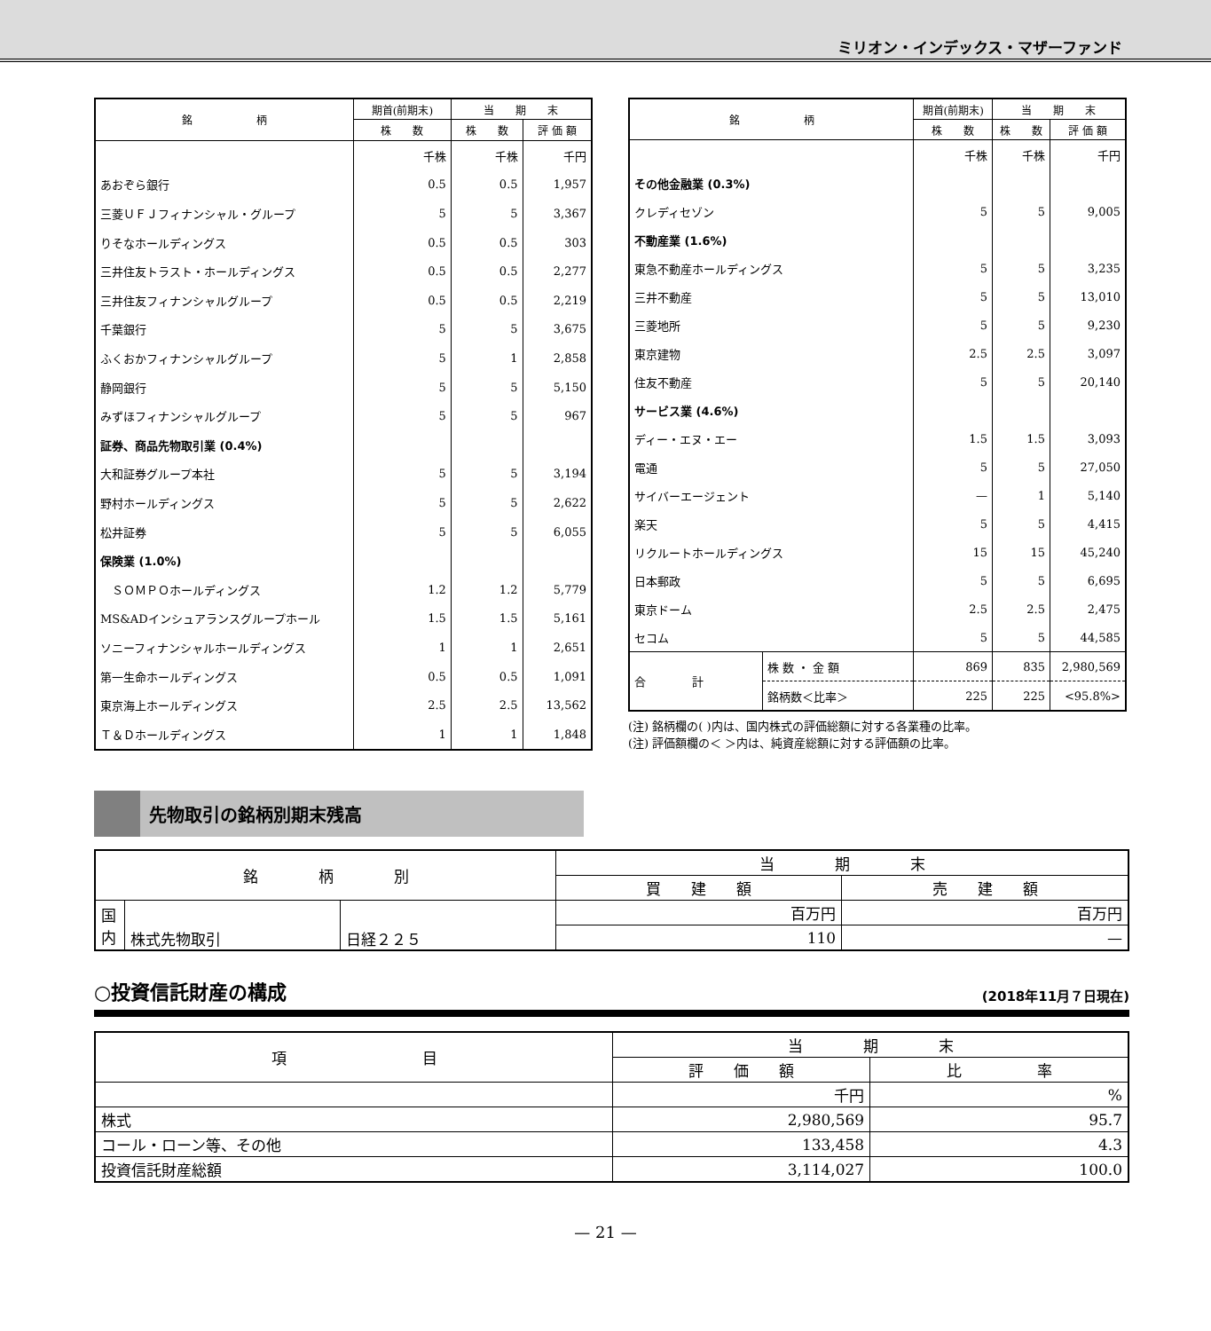ミリオン・インデックス・マザーファンド
| 銘 柄 | 期首(前期末) | 当 期 末 | |
| --- | --- | --- | --- |
| | 株 数 | 株 数 | 評 価 額 |
| | 千株 | 千株 | 千円 |
| あおぞら銀行 | 0.5 | 0.5 | 1,957 |
| 三菱ＵＦＪフィナンシャル・グループ | 5 | 5 | 3,367 |
| りそなホールディングス | 0.5 | 0.5 | 303 |
| 三井住友トラスト・ホールディングス | 0.5 | 0.5 | 2,277 |
| 三井住友フィナンシャルグループ | 0.5 | 0.5 | 2,219 |
| 千葉銀行 | 5 | 5 | 3,675 |
| ふくおかフィナンシャルグループ | 5 | 1 | 2,858 |
| 静岡銀行 | 5 | 5 | 5,150 |
| みずほフィナンシャルグループ | 5 | 5 | 967 |
| 証券、商品先物取引業 (0.4%) | | | |
| 大和証券グループ本社 | 5 | 5 | 3,194 |
| 野村ホールディングス | 5 | 5 | 2,622 |
| 松井証券 | 5 | 5 | 6,055 |
| 保険業 (1.0%) | | | |
| ＳＯＭＰＯホールディングス | 1.2 | 1.2 | 5,779 |
| MS&ADインシュアランスグループホール | 1.5 | 1.5 | 5,161 |
| ソニーフィナンシャルホールディングス | 1 | 1 | 2,651 |
| 第一生命ホールディングス | 0.5 | 0.5 | 1,091 |
| 東京海上ホールディングス | 2.5 | 2.5 | 13,562 |
| Ｔ＆Ｄホールディングス | 1 | 1 | 1,848 |
| 銘 柄 | | 期首(前期末) | 当 期 末 | |
| --- | --- | --- | --- | --- |
| | | 株 数 | 株 数 | 評 価 額 |
| | | 千株 | 千株 | 千円 |
| その他金融業 (0.3%) | | | | |
| クレディセゾン | | 5 | 5 | 9,005 |
| 不動産業 (1.6%) | | | | |
| 東急不動産ホールディングス | | 5 | 5 | 3,235 |
| 三井不動産 | | 5 | 5 | 13,010 |
| 三菱地所 | | 5 | 5 | 9,230 |
| 東京建物 | | 2.5 | 2.5 | 3,097 |
| 住友不動産 | | 5 | 5 | 20,140 |
| サービス業 (4.6%) | | | | |
| ディー・エヌ・エー | | 1.5 | 1.5 | 3,093 |
| 電通 | | 5 | 5 | 27,050 |
| サイバーエージェント | | — | 1 | 5,140 |
| 楽天 | | 5 | 5 | 4,415 |
| リクルートホールディングス | | 15 | 15 | 45,240 |
| 日本郵政 | | 5 | 5 | 6,695 |
| 東京ドーム | | 2.5 | 2.5 | 2,475 |
| セコム | | 5 | 5 | 44,585 |
| 合 計 | 株 数 ・ 金 額 | 869 | 835 | 2,980,569 |
| | 銘柄数＜比率＞ | 225 | 225 | <95.8%> |
(注) 銘柄欄の( )内は、国内株式の評価総額に対する各業種の比率。
(注) 評価額欄の＜ ＞内は、純資産総額に対する評価額の比率。
先物取引の銘柄別期末残高
| 銘 柄 別 | | | 当 期 末 | |
| --- | --- | --- | --- | --- |
| | | | 買 建 額 | 売 建 額 |
| 国 内 | 株式先物取引 | 日経２２５ | 百万円 | 百万円 |
| | | | 110 | — |
○投資信託財産の構成 (2018年11月７日現在)
| 項 目 | 当 期 末 | |
| --- | --- | --- |
| | 評 価 額 | 比 率 |
| | 千円 | % |
| 株式 | 2,980,569 | 95.7 |
| コール・ローン等、その他 | 133,458 | 4.3 |
| 投資信託財産総額 | 3,114,027 | 100.0 |
— 21 —